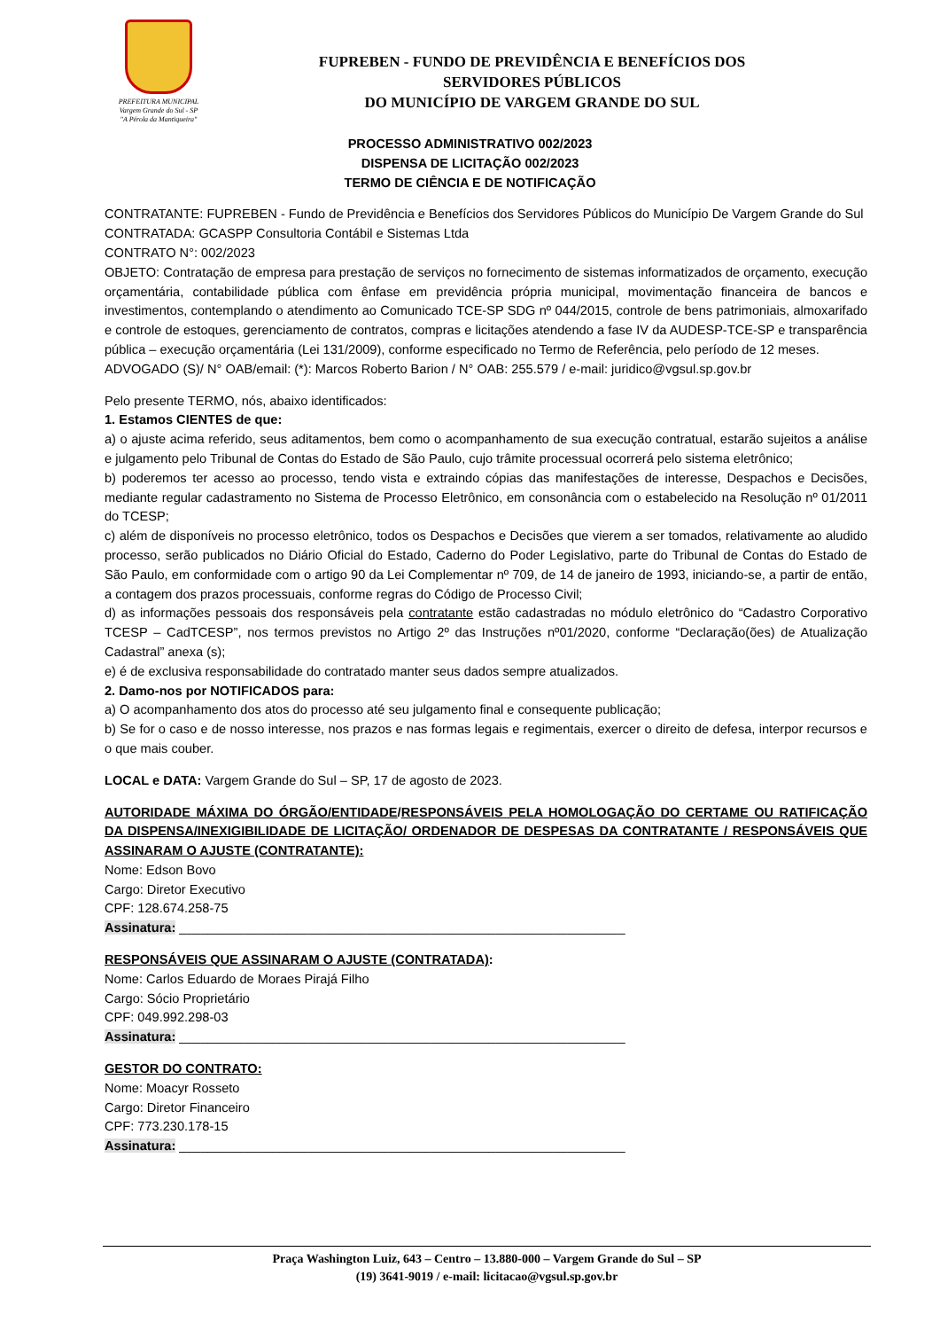PREFEITURA MUNICIPAL
Vargem Grande do Sul - SP
"A Pérola da Mantiqueira"
FUPREBEN - FUNDO DE PREVIDÊNCIA E BENEFÍCIOS DOS
SERVIDORES PÚBLICOS
DO MUNICÍPIO DE VARGEM GRANDE DO SUL
PROCESSO ADMINISTRATIVO 002/2023
DISPENSA DE LICITAÇÃO 002/2023
TERMO DE CIÊNCIA E DE NOTIFICAÇÃO
CONTRATANTE: FUPREBEN - Fundo de Previdência e Benefícios dos Servidores Públicos do Município De Vargem Grande do Sul
CONTRATADA: GCASPP Consultoria Contábil e Sistemas Ltda
CONTRATO N°: 002/2023
OBJETO: Contratação de empresa para prestação de serviços no fornecimento de sistemas informatizados de orçamento, execução orçamentária, contabilidade pública com ênfase em previdência própria municipal, movimentação financeira de bancos e investimentos, contemplando o atendimento ao Comunicado TCE-SP SDG nº 044/2015, controle de bens patrimoniais, almoxarifado e controle de estoques, gerenciamento de contratos, compras e licitações atendendo a fase IV da AUDESP-TCE-SP e transparência pública – execução orçamentária (Lei 131/2009), conforme especificado no Termo de Referência, pelo período de 12 meses.
ADVOGADO (S)/ N° OAB/email: (*): Marcos Roberto Barion / N° OAB: 255.579 / e-mail: juridico@vgsul.sp.gov.br
Pelo presente TERMO, nós, abaixo identificados:
1. Estamos CIENTES de que:
a) o ajuste acima referido, seus aditamentos, bem como o acompanhamento de sua execução contratual, estarão sujeitos a análise e julgamento pelo Tribunal de Contas do Estado de São Paulo, cujo trâmite processual ocorrerá pelo sistema eletrônico;
b) poderemos ter acesso ao processo, tendo vista e extraindo cópias das manifestações de interesse, Despachos e Decisões, mediante regular cadastramento no Sistema de Processo Eletrônico, em consonância com o estabelecido na Resolução nº 01/2011 do TCESP;
c) além de disponíveis no processo eletrônico, todos os Despachos e Decisões que vierem a ser tomados, relativamente ao aludido processo, serão publicados no Diário Oficial do Estado, Caderno do Poder Legislativo, parte do Tribunal de Contas do Estado de São Paulo, em conformidade com o artigo 90 da Lei Complementar nº 709, de 14 de janeiro de 1993, iniciando-se, a partir de então, a contagem dos prazos processuais, conforme regras do Código de Processo Civil;
d) as informações pessoais dos responsáveis pela contratante estão cadastradas no módulo eletrônico do “Cadastro Corporativo TCESP – CadTCESP”, nos termos previstos no Artigo 2º das Instruções nº01/2020, conforme “Declaração(ões) de Atualização Cadastral” anexa (s);
e) é de exclusiva responsabilidade do contratado manter seus dados sempre atualizados.
2. Damo-nos por NOTIFICADOS para:
a) O acompanhamento dos atos do processo até seu julgamento final e consequente publicação;
b) Se for o caso e de nosso interesse, nos prazos e nas formas legais e regimentais, exercer o direito de defesa, interpor recursos e o que mais couber.
LOCAL e DATA: Vargem Grande do Sul – SP, 17 de agosto de 2023.
AUTORIDADE MÁXIMA DO ÓRGÃO/ENTIDADE/RESPONSÁVEIS PELA HOMOLOGAÇÃO DO CERTAME OU RATIFICAÇÃO DA DISPENSA/INEXIGIBILIDADE DE LICITAÇÃO/ ORDENADOR DE DESPESAS DA CONTRATANTE / RESPONSÁVEIS QUE ASSINARAM O AJUSTE (CONTRATANTE):
Nome: Edson Bovo
Cargo: Diretor Executivo
CPF: 128.674.258-75
Assinatura: ______________________________________________________________
RESPONSÁVEIS QUE ASSINARAM O AJUSTE (CONTRATADA):
Nome: Carlos Eduardo de Moraes Pirajá Filho
Cargo: Sócio Proprietário
CPF: 049.992.298-03
Assinatura: ______________________________________________________________
GESTOR DO CONTRATO:
Nome: Moacyr Rosseto
Cargo: Diretor Financeiro
CPF: 773.230.178-15
Assinatura: ______________________________________________________________
Praça Washington Luiz, 643 – Centro – 13.880-000 – Vargem Grande do Sul – SP
(19) 3641-9019 / e-mail: licitacao@vgsul.sp.gov.br